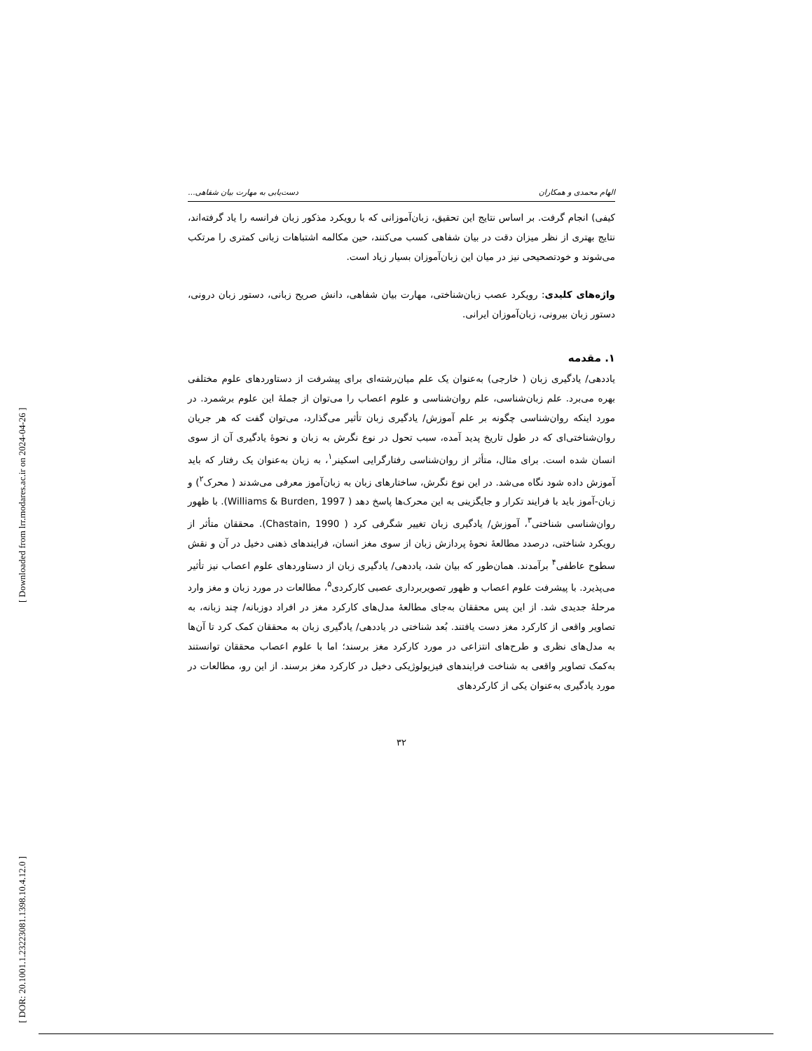[ DOR: 20.1001.1.23223081.1398.10.4.12.0 ]
[ Downloaded from lrr.modares.ac.ir on 2024-04-26 ]
الهام محمدی و همکاران دست‌یابی به مهارت بیان شفاهی...
کیفی) انجام گرفت. بر اساس نتایج این تحقیق، زبان‌آموزانی که با رویکرد مذکور زبان فرانسه را یاد گرفته‌اند، نتایج بهتری از نظر میزان دقت در بیان شفاهی کسب می‌کنند، حین مکالمه اشتباهات زبانی کمتری را مرتکب می‌شوند و خودتصحیحی نیز در میان این زبان‌آموزان بسیار زیاد است.
واژه‌های کلیدی: رویکرد عصب زبان‌شناختی، مهارت بیان شفاهی، دانش صریح زبانی، دستور زبان درونی، دستور زبان بیرونی، زبان‌آموزان ایرانی.
۱. مقدمه
یاددهی/ یادگیری زبان ( خارجی) به‌عنوان یک علم میان‌رشته‌ای برای پیشرفت از دستاوردهای علوم مختلفی بهره می‌برد. علم زبان‌شناسی، علم روان‌شناسی و علوم اعصاب را می‌توان از جملهٔ این علوم برشمرد. در مورد اینکه روان‌شناسی چگونه بر علم آموزش/ یادگیری زبان تأثیر می‌گذارد، می‌توان گفت که هر جریان روان‌شناختی‌ای که در طول تاریخ پدید آمده، سبب تحول در نوع نگرش به زبان و نحوهٔ یادگیری آن از سوی انسان شده است. برای مثال، متأثر از روان‌شناسی رفتارگرایی اسکینر<sup>۱</sup>، به زبان به‌عنوان یک رفتار که باید آموزش داده شود نگاه می‌شد. در این نوع نگرش، ساختارهای زبان به زبان‌آموز معرفی می‌شدند ( محرک<sup>۲</sup>) و زبان-آموز باید با فرایند تکرار و جایگزینی به این محرک‌ها پاسخ دهد ( Williams & Burden, 1997). با ظهور روان‌شناسی شناختی<sup>۳</sup>، آموزش/ یادگیری زبان تغییر شگرفی کرد ( Chastain, 1990). محققان متأثر از رویکرد شناختی، درصدد مطالعهٔ نحوهٔ پردازش زبان از سوی مغز انسان، فرایندهای ذهنی دخیل در آن و نقش سطوح عاطفی<sup>۴</sup> برآمدند. همان‌طور که بیان شد، یاددهی/ یادگیری زبان از دستاوردهای علوم اعصاب نیز تأثیر می‌پذیرد. با پیشرفت علوم اعصاب و ظهور تصویربرداری عصبی کارکردی<sup>۵</sup>، مطالعات در مورد زبان و مغز وارد مرحلهٔ جدیدی شد. از این پس محققان به‌جای مطالعهٔ مدل‌های کارکرد مغز در افراد دوزبانه/ چند زبانه، به تصاویر واقعی از کارکرد مغز دست یافتند. بُعد شناختی در یاددهی/ یادگیری زبان به محققان کمک کرد تا آن‌ها به مدل‌های نظری و طرح‌های انتزاعی در مورد کارکرد مغز برسند؛ اما با علوم اعصاب محققان توانستند به‌کمک تصاویر واقعی به شناخت فرایندهای فیزیولوژیکی دخیل در کارکرد مغز برسند. از این رو، مطالعات در مورد یادگیری به‌عنوان یکی از کارکردهای
۳۲